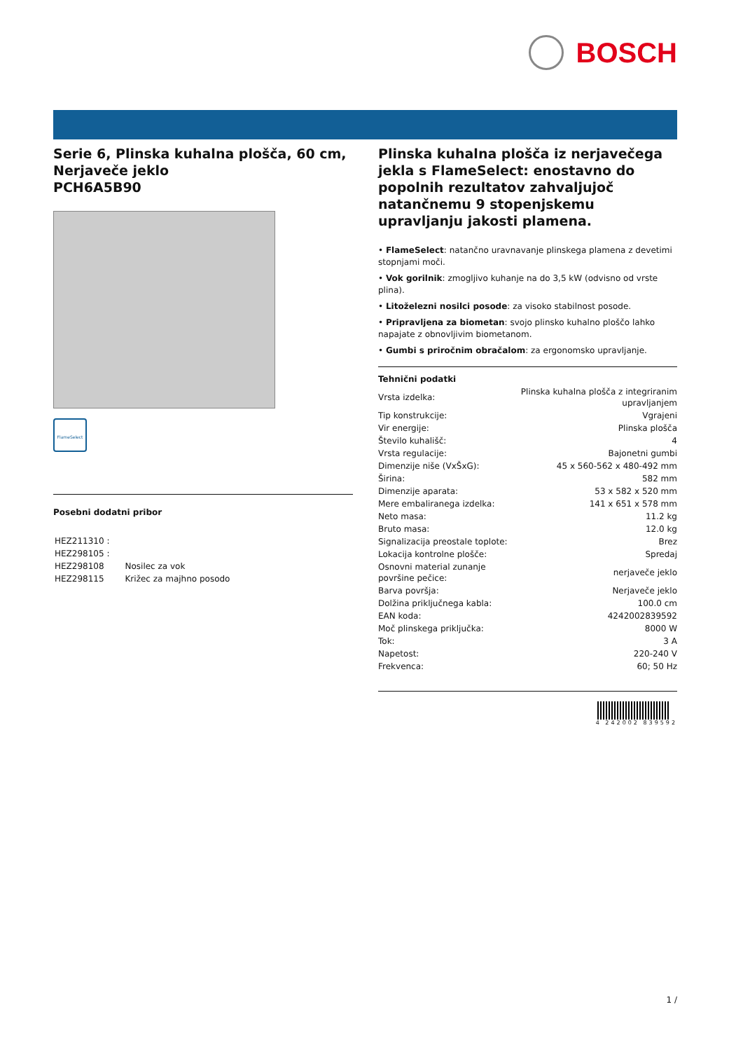BOSCH
Serie 6, Plinska kuhalna plošča, 60 cm, Nerjaveče jeklo
PCH6A5B90
FlameSelect
Posebni dodatni pribor
| HEZ211310 : | |
| HEZ298105 : | |
| HEZ298108 | Nosilec za vok |
| HEZ298115 | Križec za majhno posodo |
Plinska kuhalna plošča iz nerjavečega jekla s FlameSelect: enostavno do popolnih rezultatov zahvaljujoč natančnemu 9 stopenjskemu upravljanju jakosti plamena.
• FlameSelect: natančno uravnavanje plinskega plamena z devetimi stopnjami moči.
• Vok gorilnik: zmogljivo kuhanje na do 3,5 kW (odvisno od vrste plina).
• Litoželezni nosilci posode: za visoko stabilnost posode.
• Pripravljena za biometan: svojo plinsko kuhalno ploščo lahko napajate z obnovljivim biometanom.
• Gumbi s priročnim obračalom: za ergonomsko upravljanje.
Tehnični podatki
| Vrsta izdelka: | Plinska kuhalna plošča z integriranim upravljanjem |
| Tip konstrukcije: | Vgrajeni |
| Vir energije: | Plinska plošča |
| Število kuhališč: | 4 |
| Vrsta regulacije: | Bajonetni gumbi |
| Dimenzije niše (VxŠxG): | 45 x 560-562 x 480-492 mm |
| Širina: | 582 mm |
| Dimenzije aparata: | 53 x 582 x 520 mm |
| Mere embaliranega izdelka: | 141 x 651 x 578 mm |
| Neto masa: | 11.2 kg |
| Bruto masa: | 12.0 kg |
| Signalizacija preostale toplote: | Brez |
| Lokacija kontrolne plošče: | Spredaj |
| Osnovni material zunanje površine pečice: | nerjaveče jeklo |
| Barva površja: | Nerjaveče jeklo |
| Dolžina priključnega kabla: | 100.0 cm |
| EAN koda: | 4242002839592 |
| Moč plinskega priključka: | 8000 W |
| Tok: | 3 A |
| Napetost: | 220-240 V |
| Frekvenca: | 60; 50 Hz |
4 242002 839592
1 /